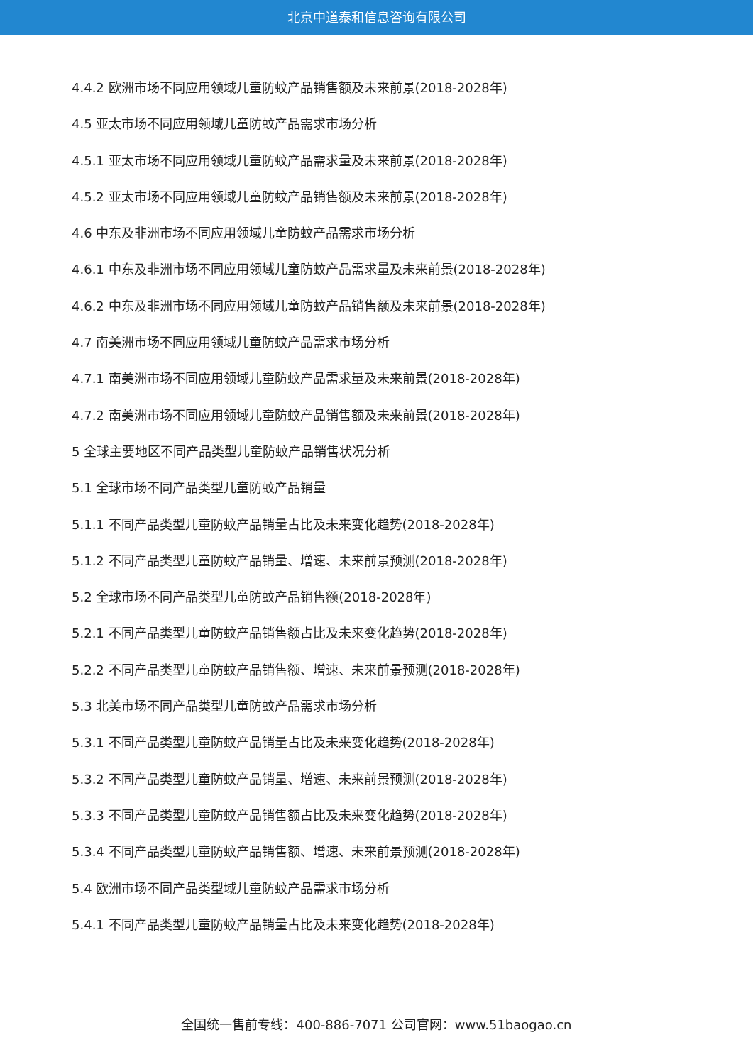北京中道泰和信息咨询有限公司
4.4.2 欧洲市场不同应用领域儿童防蚊产品销售额及未来前景(2018-2028年)
4.5 亚太市场不同应用领域儿童防蚊产品需求市场分析
4.5.1 亚太市场不同应用领域儿童防蚊产品需求量及未来前景(2018-2028年)
4.5.2 亚太市场不同应用领域儿童防蚊产品销售额及未来前景(2018-2028年)
4.6 中东及非洲市场不同应用领域儿童防蚊产品需求市场分析
4.6.1 中东及非洲市场不同应用领域儿童防蚊产品需求量及未来前景(2018-2028年)
4.6.2 中东及非洲市场不同应用领域儿童防蚊产品销售额及未来前景(2018-2028年)
4.7 南美洲市场不同应用领域儿童防蚊产品需求市场分析
4.7.1 南美洲市场不同应用领域儿童防蚊产品需求量及未来前景(2018-2028年)
4.7.2 南美洲市场不同应用领域儿童防蚊产品销售额及未来前景(2018-2028年)
5 全球主要地区不同产品类型儿童防蚊产品销售状况分析
5.1 全球市场不同产品类型儿童防蚊产品销量
5.1.1 不同产品类型儿童防蚊产品销量占比及未来变化趋势(2018-2028年)
5.1.2 不同产品类型儿童防蚊产品销量、增速、未来前景预测(2018-2028年)
5.2 全球市场不同产品类型儿童防蚊产品销售额(2018-2028年)
5.2.1 不同产品类型儿童防蚊产品销售额占比及未来变化趋势(2018-2028年)
5.2.2 不同产品类型儿童防蚊产品销售额、增速、未来前景预测(2018-2028年)
5.3 北美市场不同产品类型儿童防蚊产品需求市场分析
5.3.1 不同产品类型儿童防蚊产品销量占比及未来变化趋势(2018-2028年)
5.3.2 不同产品类型儿童防蚊产品销量、增速、未来前景预测(2018-2028年)
5.3.3 不同产品类型儿童防蚊产品销售额占比及未来变化趋势(2018-2028年)
5.3.4 不同产品类型儿童防蚊产品销售额、增速、未来前景预测(2018-2028年)
5.4 欧洲市场不同产品类型域儿童防蚊产品需求市场分析
5.4.1 不同产品类型儿童防蚊产品销量占比及未来变化趋势(2018-2028年)
全国统一售前专线：400-886-7071 公司官网：www.51baogao.cn